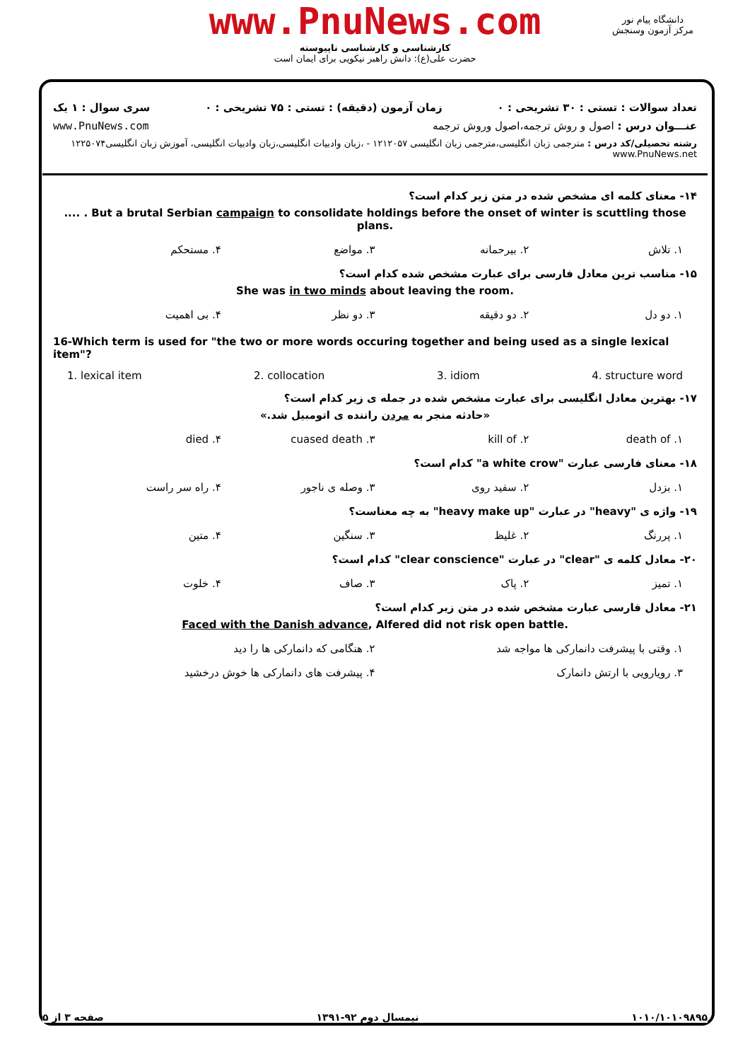www.PnuNews.com
کارشناسی و کارشناسی ناپیوسته
حضرت علی(ع): دانش راهبر نیکویی برای ایمان است
دانشگاه پیام نور
مرکز آزمون وسنجش
تعداد سوالات : تستی : ۳۰ تشریحی : ۰ زمان آزمون (دقیقه) : تستی : ۷۵ تشریحی : ۰ سری سوال : ۱ یک
عنـــوان درس : اصول و روش ترجمه،اصول وروش ترجمه www.PnuNews.com
رشته تحصیلی/کد درس : مترجمی زبان انگلیسی،مترجمی زبان انگلیسی ۱۲۱۲۰۵۷ - ،زبان وادبیات انگلیسی،زبان وادبیات انگلیسی، آموزش زبان انگلیسی۱۲۲۵۰۷۴ www.PnuNews.net
۱۴- معنای کلمه ای مشخص شده در متن زیر کدام است؟
.... . But a brutal Serbian campaign to consolidate holdings before the onset of winter is scuttling those plans.
۱. تلاش ۲. بیرحمانه ۳. مواضع ۴. مستحکم
۱۵- مناسب ترین معادل فارسی برای عبارت مشخص شده کدام است؟
She was in two minds about leaving the room.
۱. دو دل ۲. دو دقیقه ۳. دو نظر ۴. بی اهمیت
16-Which term is used for "the two or more words occuring together and being used as a single lexical item"?
1. lexical item 2. collocation 3. idiom 4. structure word
۱۷- بهترین معادل انگلیسی برای عبارت مشخص شده در جمله ی زیر کدام است؟
«حادثه منجر به مردن راننده ی اتومبیل شد.»
۱. death of ۲. kill of ۳. cuased death ۴. died
۱۸- معنای فارسی عبارت "a white crow" کدام است؟
۱. بزدل ۲. سفید روی ۳. وصله ی ناجور ۴. راه سر راست
۱۹- واژه ی "heavy" در عبارت "heavy make up" به چه معناست؟
۱. پررنگ ۲. غلیظ ۳. سنگین ۴. متین
۲۰- معادل کلمه ی "clear" در عبارت "clear conscience" کدام است؟
۱. تمیز ۲. پاک ۳. صاف ۴. خلوت
۲۱- معادل فارسی عبارت مشخص شده در متن زیر کدام است؟
Faced with the Danish advance, Alfered did not risk open battle.
۱. وقتی با پیشرفت دانمارکی ها مواجه شد ۲. هنگامی که دانمارکی ها را دید
۳. رویارویی با ارتش دانمارک ۴. پیشرفت های دانمارکی ها خوش درخشید
۱۰۱۰/۱۰۱۰۹۸۹۵ نیمسال دوم ۹۲-۱۳۹۱ صفحه ۳ از ۵